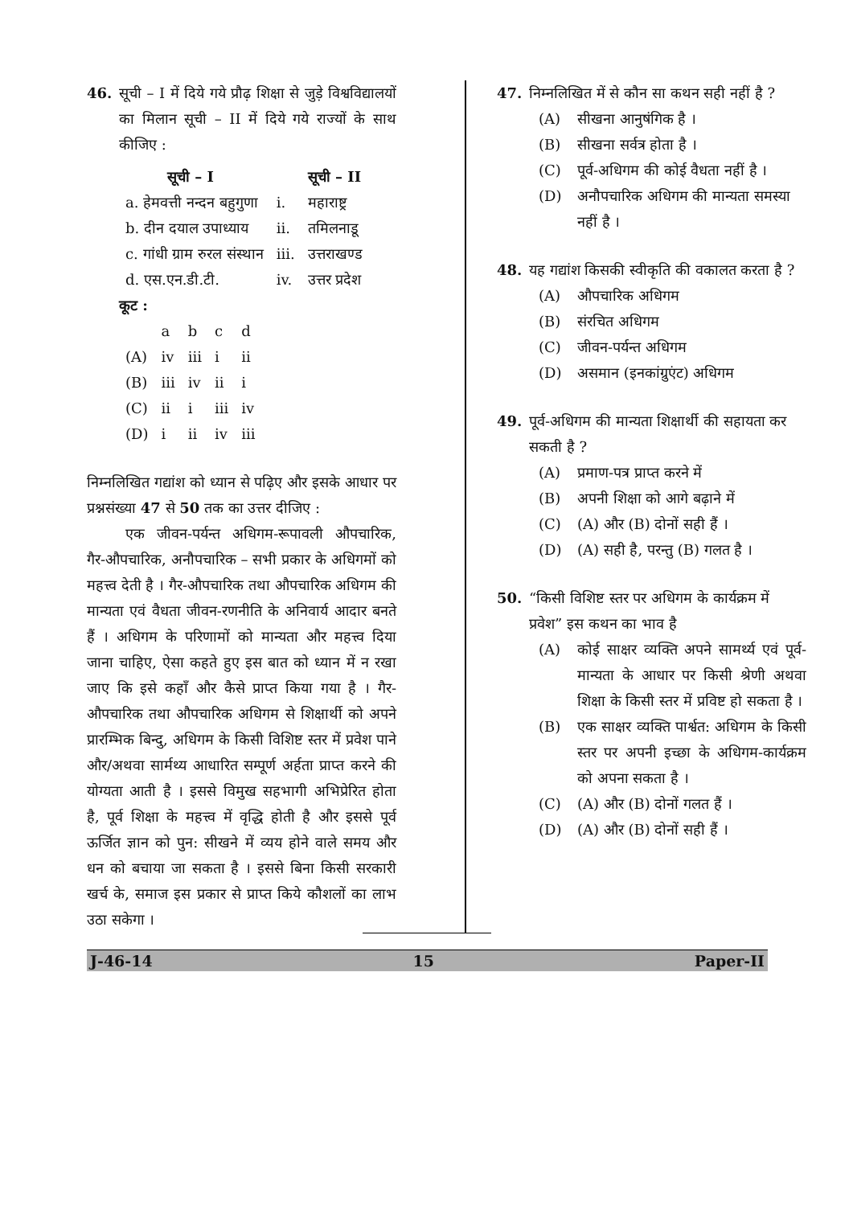46. सूची – I में दिये गये प्रौढ़ शिक्षा से जुड़े विश्वविद्यालयों का मिलान सूची – II में दिये गये राज्यों के साथ कीजिए :
| सूची – I | | सूची – II |
| --- | --- | --- |
| a. हेमवत्ती नन्दन बहुगुणा | i. | महाराष्ट्र |
| b. दीन दयाल उपाध्याय | ii. | तमिलनाडू |
| c. गांधी ग्राम रुरल संस्थान | iii. | उत्तराखण्ड |
| d. एस.एन.डी.टी. | iv. | उत्तर प्रदेश |
कूट :
| | a | b | c | d |
| --- | --- | --- | --- | --- |
| (A) | iv | iii | i | ii |
| (B) | iii | iv | ii | i |
| (C) | ii | i | iii | iv |
| (D) | i | ii | iv | iii |
निम्नलिखित गद्यांश को ध्यान से पढ़िए और इसके आधार पर प्रश्नसंख्या 47 से 50 तक का उत्तर दीजिए :
एक जीवन-पर्यन्त अधिगम-रूपावली औपचारिक, गैर-औपचारिक, अनौपचारिक – सभी प्रकार के अधिगमों को महत्त्व देती है । गैर-औपचारिक तथा औपचारिक अधिगम की मान्यता एवं वैधता जीवन-रणनीति के अनिवार्य आदार बनते हैं । अधिगम के परिणामों को मान्यता और महत्त्व दिया जाना चाहिए, ऐसा कहते हुए इस बात को ध्यान में न रखा जाए कि इसे कहाँ और कैसे प्राप्त किया गया है । गैर-औपचारिक तथा औपचारिक अधिगम से शिक्षार्थी को अपने प्रारम्भिक बिन्दु, अधिगम के किसी विशिष्ट स्तर में प्रवेश पाने और/अथवा सार्मथ्य आधारित सम्पूर्ण अर्हता प्राप्त करने की योग्यता आती है । इससे विमुख सहभागी अभिप्रेरित होता है, पूर्व शिक्षा के महत्त्व में वृद्धि होती है और इससे पूर्व ऊर्जित ज्ञान को पुन: सीखने में व्यय होने वाले समय और धन को बचाया जा सकता है । इससे बिना किसी सरकारी खर्च के, समाज इस प्रकार से प्राप्त किये कौशलों का लाभ उठा सकेगा ।
47. निम्नलिखित में से कौन सा कथन सही नहीं है ?
(A) सीखना आनुषंगिक है ।
(B) सीखना सर्वत्र होता है ।
(C) पूर्व-अधिगम की कोई वैधता नहीं है ।
(D) अनौपचारिक अधिगम की मान्यता समस्या नहीं है ।
48. यह गद्यांश किसकी स्वीकृति की वकालत करता है ?
(A) औपचारिक अधिगम
(B) संरचित अधिगम
(C) जीवन-पर्यन्त अधिगम
(D) असमान (इनकांग्रुएंट) अधिगम
49. पूर्व-अधिगम की मान्यता शिक्षार्थी की सहायता कर सकती है ?
(A) प्रमाण-पत्र प्राप्त करने में
(B) अपनी शिक्षा को आगे बढ़ाने में
(C) (A) और (B) दोनों सही हैं ।
(D) (A) सही है, परन्तु (B) गलत है ।
50. “किसी विशिष्ट स्तर पर अधिगम के कार्यक्रम में प्रवेश” इस कथन का भाव है
(A) कोई साक्षर व्यक्ति अपने सामर्थ्य एवं पूर्व-मान्यता के आधार पर किसी श्रेणी अथवा शिक्षा के किसी स्तर में प्रविष्ट हो सकता है ।
(B) एक साक्षर व्यक्ति पार्श्वत: अधिगम के किसी स्तर पर अपनी इच्छा के अधिगम-कार्यक्रम को अपना सकता है ।
(C) (A) और (B) दोनों गलत हैं ।
(D) (A) और (B) दोनों सही हैं ।
J-46-14 15 Paper-II